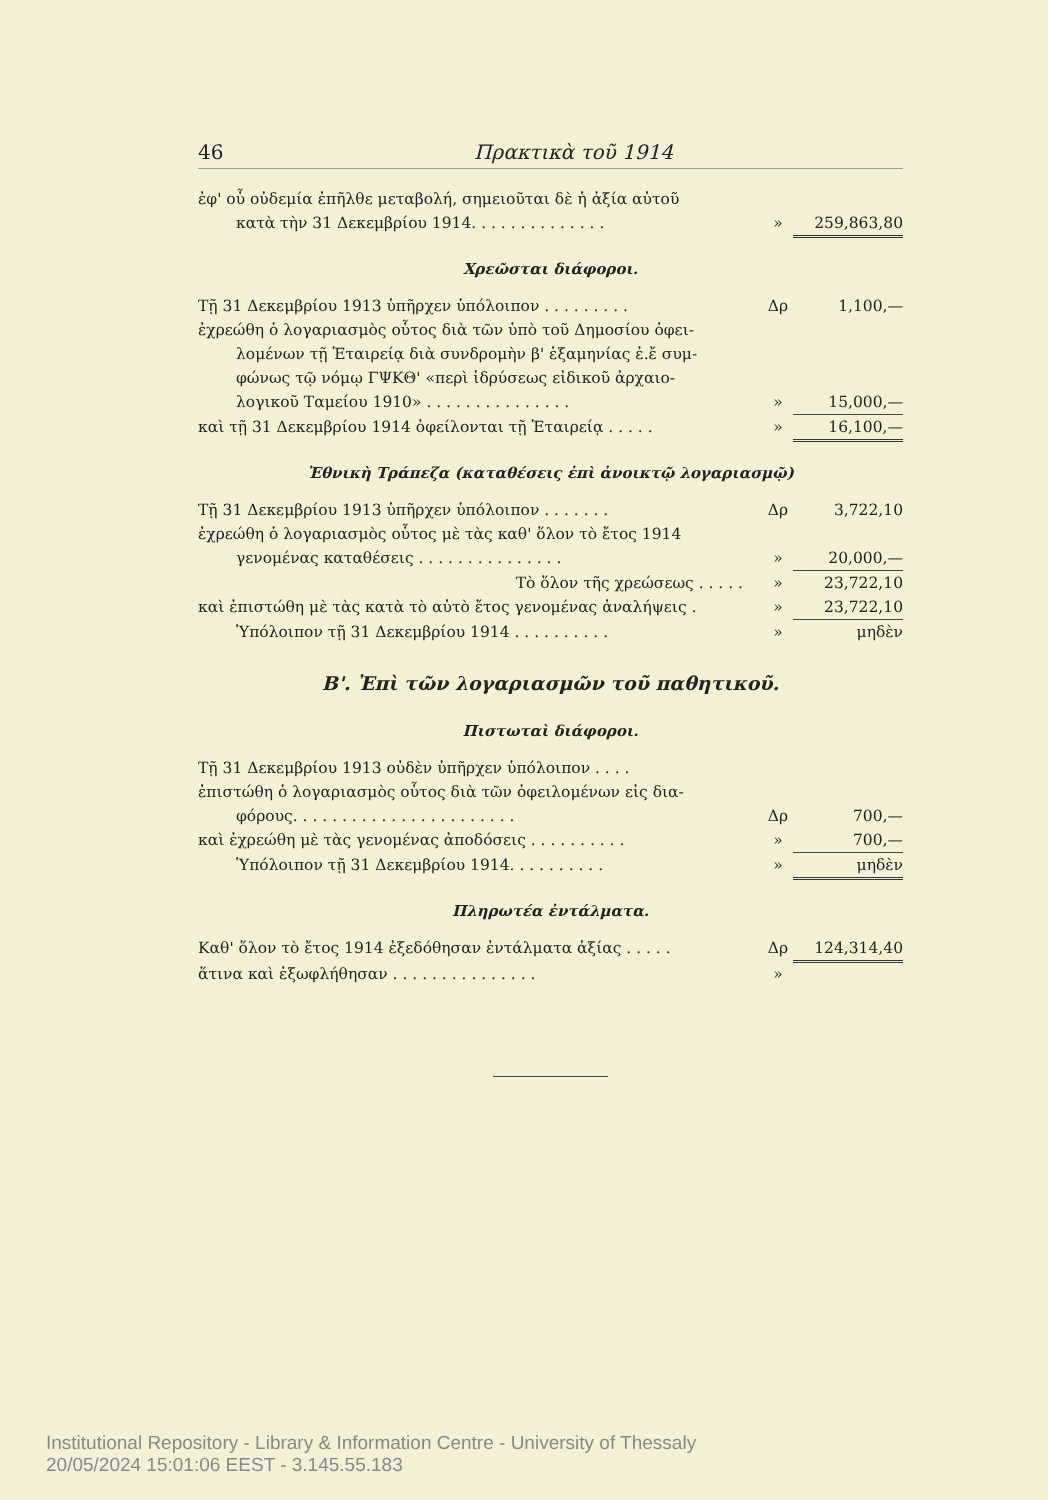46 Πρακτικὰ τοῦ 1914
| ἐφ' οὗ οὐδεμία ἐπῆλθε μεταβολή, σημειοῦται δὲ ἡ ἀξία αὐτοῦ | | |
| κατὰ τὴν 31 Δεκεμβρίου 1914. . . . . . . . . . . . . . | » | 259,863,80 |
Χρεῶσται διάφοροι.
| Τῇ 31 Δεκεμβρίου 1913 ὑπῆρχεν ὑπόλοιπον . . . . . . . . . | Δρ | 1,100,— |
| ἐχρεώθη ὁ λογαριασμὸς οὗτος διὰ τῶν ὑπὸ τοῦ Δημοσίου ὀφει- | | |
| λομένων τῇ Ἑταιρείᾳ διὰ συνδρομὴν β' ἑξαμηνίας ἐ.ἔ συμ- | | |
| φώνως τῷ νόμῳ ΓΨΚΘ' «περὶ ἱδρύσεως εἰδικοῦ ἀρχαιο- | | |
| λογικοῦ Ταμείου 1910» . . . . . . . . . . . . . . . | » | 15,000,— |
| καὶ τῇ 31 Δεκεμβρίου 1914 ὀφείλονται τῇ Ἑταιρείᾳ . . . . . | » | 16,100,— |
Ἐθνικὴ Τράπεζα (καταθέσεις ἐπὶ ἀνοικτῷ λογαριασμῷ)
| Τῇ 31 Δεκεμβρίου 1913 ὑπῆρχεν ὑπόλοιπον . . . . . . . | Δρ | 3,722,10 |
| ἐχρεώθη ὁ λογαριασμὸς οὗτος μὲ τὰς καθ' ὅλον τὸ ἔτος 1914 | | |
| γενομένας καταθέσεις . . . . . . . . . . . . . . . | » | 20,000,— |
| Τὸ ὅλον τῆς χρεώσεως . . . . . | » | 23,722,10 |
| καὶ ἐπιστώθη μὲ τὰς κατὰ τὸ αὐτὸ ἔτος γενομένας ἀναλήψεις . | » | 23,722,10 |
| Ὑπόλοιπον τῇ 31 Δεκεμβρίου 1914 . . . . . . . . . . | » | μηδὲν |
Β'. Ἐπὶ τῶν λογαριασμῶν τοῦ παθητικοῦ.
Πιστωταὶ διάφοροι.
| Τῇ 31 Δεκεμβρίου 1913 οὐδὲν ὑπῆρχεν ὑπόλοιπον . . . . | | |
| ἐπιστώθη ὁ λογαριασμὸς οὗτος διὰ τῶν ὀφειλομένων εἰς δια- | | |
| φόρους. . . . . . . . . . . . . . . . . . . . . . . | Δρ | 700,— |
| καὶ ἐχρεώθη μὲ τὰς γενομένας ἀποδόσεις . . . . . . . . . . | » | 700,— |
| Ὑπόλοιπον τῇ 31 Δεκεμβρίου 1914. . . . . . . . . . | » | μηδὲν |
Πληρωτέα ἐντάλματα.
| Καθ' ὅλον τὸ ἔτος 1914 ἐξεδόθησαν ἐντάλματα ἀξίας . . . . . | Δρ | 124,314,40 |
| ἅτινα καὶ ἐξωφλήθησαν . . . . . . . . . . . . . . . | » | |
Institutional Repository - Library & Information Centre - University of Thessaly
20/05/2024 15:01:06 EEST - 3.145.55.183